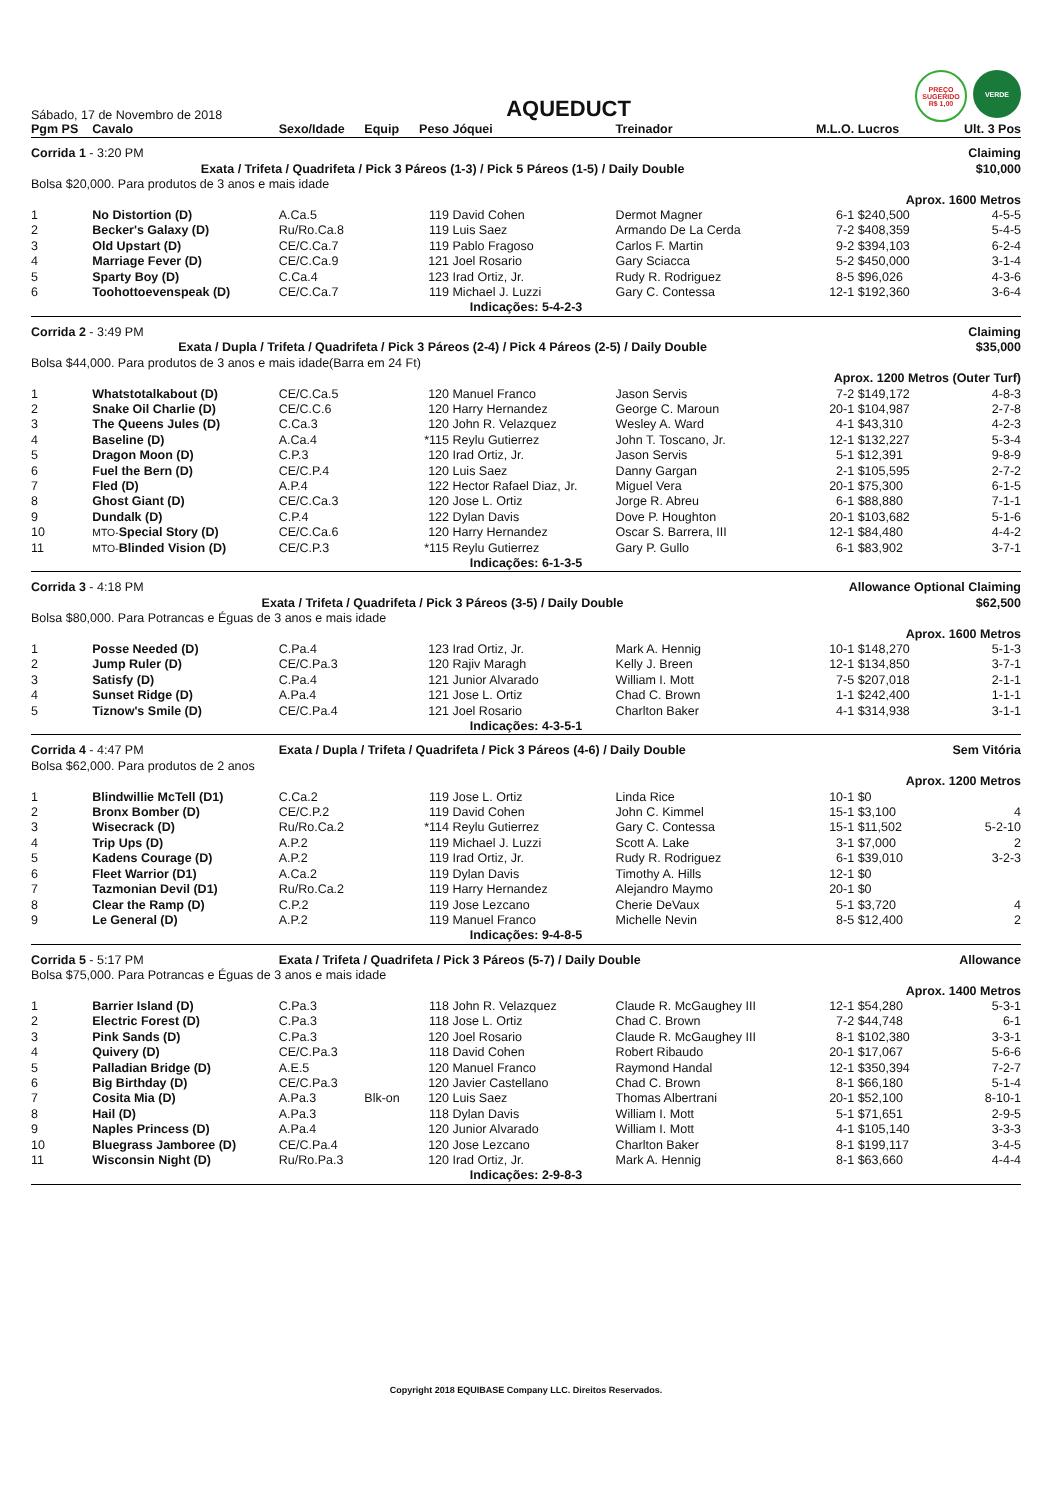Sábado, 17 de Novembro de 2018
AQUEDUCT
PREÇO SUGERIDO R$ 1,00
VERDE
| Pgm PS | Cavalo | Sexo/Idade | Equip | Peso | Jóquei | Treinador | M.L.O. | Lucros | Ult. 3 Pos |
| --- | --- | --- | --- | --- | --- | --- | --- | --- | --- |
| Corrida 1 - 3:20 PM | | | | | | | | Claiming | |
| Exata / Trifeta / Quadrifeta / Pick 3 Páreos (1-3) / Pick 5 Páreos (1-5) / Daily Double | | | | | | | | $10,000 | |
| Bolsa $20,000. Para produtos de 3 anos e mais idade | | | | | | | | | |
| Aprox. 1600 Metros | | | | | | | | | |
| 1 | No Distortion (D) | A.Ca.5 | | 119 | David Cohen | Dermot Magner | 6-1 | $240,500 | 4-5-5 |
| 2 | Becker's Galaxy (D) | Ru/Ro.Ca.8 | | 119 | Luis Saez | Armando De La Cerda | 7-2 | $408,359 | 5-4-5 |
| 3 | Old Upstart (D) | CE/C.Ca.7 | | 119 | Pablo Fragoso | Carlos F. Martin | 9-2 | $394,103 | 6-2-4 |
| 4 | Marriage Fever (D) | CE/C.Ca.9 | | 121 | Joel Rosario | Gary Sciacca | 5-2 | $450,000 | 3-1-4 |
| 5 | Sparty Boy (D) | C.Ca.4 | | 123 | Irad Ortiz, Jr. | Rudy R. Rodriguez | 8-5 | $96,026 | 4-3-6 |
| 6 | Toohottoevenspeak (D) | CE/C.Ca.7 | | 119 | Michael J. Luzzi | Gary C. Contessa | 12-1 | $192,360 | 3-6-4 |
| Indicações: 5-4-2-3 | | | | | | | | | |
| Corrida 2 - 3:49 PM | | | | | | | | Claiming | |
| Exata / Dupla / Trifeta / Quadrifeta / Pick 3 Páreos (2-4) / Pick 4 Páreos (2-5) / Daily Double | | | | | | | | $35,000 | |
| Bolsa $44,000. Para produtos de 3 anos e mais idade(Barra em 24 Ft) | | | | | | | | | |
| Aprox. 1200 Metros (Outer Turf) | | | | | | | | | |
| 1 | Whatstotalkabout (D) | CE/C.Ca.5 | | 120 | Manuel Franco | Jason Servis | 7-2 | $149,172 | 4-8-3 |
| 2 | Snake Oil Charlie (D) | CE/C.C.6 | | 120 | Harry Hernandez | George C. Maroun | 20-1 | $104,987 | 2-7-8 |
| 3 | The Queens Jules (D) | C.Ca.3 | | 120 | John R. Velazquez | Wesley A. Ward | 4-1 | $43,310 | 4-2-3 |
| 4 | Baseline (D) | A.Ca.4 | | *115 | Reylu Gutierrez | John T. Toscano, Jr. | 12-1 | $132,227 | 5-3-4 |
| 5 | Dragon Moon (D) | C.P.3 | | 120 | Irad Ortiz, Jr. | Jason Servis | 5-1 | $12,391 | 9-8-9 |
| 6 | Fuel the Bern (D) | CE/C.P.4 | | 120 | Luis Saez | Danny Gargan | 2-1 | $105,595 | 2-7-2 |
| 7 | Fled (D) | A.P.4 | | 122 | Hector Rafael Diaz, Jr. | Miguel Vera | 20-1 | $75,300 | 6-1-5 |
| 8 | Ghost Giant (D) | CE/C.Ca.3 | | 120 | Jose L. Ortiz | Jorge R. Abreu | 6-1 | $88,880 | 7-1-1 |
| 9 | Dundalk (D) | C.P.4 | | 122 | Dylan Davis | Dove P. Houghton | 20-1 | $103,682 | 5-1-6 |
| 10 | MTO- Special Story (D) | CE/C.Ca.6 | | 120 | Harry Hernandez | Oscar S. Barrera, III | 12-1 | $84,480 | 4-4-2 |
| 11 | MTO- Blinded Vision (D) | CE/C.P.3 | | *115 | Reylu Gutierrez | Gary P. Gullo | 6-1 | $83,902 | 3-7-1 |
| Indicações: 6-1-3-5 | | | | | | | | | |
| Corrida 3 - 4:18 PM | | | | | | | Allowance Optional Claiming | | |
| Exata / Trifeta / Quadrifeta / Pick 3 Páreos (3-5) / Daily Double | | | | | | | | $62,500 | |
| Bolsa $80,000. Para Potrancas e Éguas de 3 anos e mais idade | | | | | | | | | |
| Aprox. 1600 Metros | | | | | | | | | |
| 1 | Posse Needed (D) | C.Pa.4 | | 123 | Irad Ortiz, Jr. | Mark A. Hennig | 10-1 | $148,270 | 5-1-3 |
| 2 | Jump Ruler (D) | CE/C.Pa.3 | | 120 | Rajiv Maragh | Kelly J. Breen | 12-1 | $134,850 | 3-7-1 |
| 3 | Satisfy (D) | C.Pa.4 | | 121 | Junior Alvarado | William I. Mott | 7-5 | $207,018 | 2-1-1 |
| 4 | Sunset Ridge (D) | A.Pa.4 | | 121 | Jose L. Ortiz | Chad C. Brown | 1-1 | $242,400 | 1-1-1 |
| 5 | Tiznow's Smile (D) | CE/C.Pa.4 | | 121 | Joel Rosario | Charlton Baker | 4-1 | $314,938 | 3-1-1 |
| Indicações: 4-3-5-1 | | | | | | | | | |
| Corrida 4 - 4:47 PM | | Exata / Dupla / Trifeta / Quadrifeta / Pick 3 Páreos (4-6) / Daily Double | | | | | | Sem Vitória | |
| Bolsa $62,000. Para produtos de 2 anos | | | | | | | | | |
| Aprox. 1200 Metros | | | | | | | | | |
| 1 | Blindwillie McTell (D1) | C.Ca.2 | | 119 | Jose L. Ortiz | Linda Rice | 10-1 | $0 | |
| 2 | Bronx Bomber (D) | CE/C.P.2 | | 119 | David Cohen | John C. Kimmel | 15-1 | $3,100 | 4 |
| 3 | Wisecrack (D) | Ru/Ro.Ca.2 | | *114 | Reylu Gutierrez | Gary C. Contessa | 15-1 | $11,502 | 5-2-10 |
| 4 | Trip Ups (D) | A.P.2 | | 119 | Michael J. Luzzi | Scott A. Lake | 3-1 | $7,000 | 2 |
| 5 | Kadens Courage (D) | A.P.2 | | 119 | Irad Ortiz, Jr. | Rudy R. Rodriguez | 6-1 | $39,010 | 3-2-3 |
| 6 | Fleet Warrior (D1) | A.Ca.2 | | 119 | Dylan Davis | Timothy A. Hills | 12-1 | $0 | |
| 7 | Tazmonian Devil (D1) | Ru/Ro.Ca.2 | | 119 | Harry Hernandez | Alejandro Maymo | 20-1 | $0 | |
| 8 | Clear the Ramp (D) | C.P.2 | | 119 | Jose Lezcano | Cherie DeVaux | 5-1 | $3,720 | 4 |
| 9 | Le General (D) | A.P.2 | | 119 | Manuel Franco | Michelle Nevin | 8-5 | $12,400 | 2 |
| Indicações: 9-4-8-5 | | | | | | | | | |
| Corrida 5 - 5:17 PM | | Exata / Trifeta / Quadrifeta / Pick 3 Páreos (5-7) / Daily Double | | | | | | Allowance | |
| Bolsa $75,000. Para Potrancas e Éguas de 3 anos e mais idade | | | | | | | | | |
| Aprox. 1400 Metros | | | | | | | | | |
| 1 | Barrier Island (D) | C.Pa.3 | | 118 | John R. Velazquez | Claude R. McGaughey III | 12-1 | $54,280 | 5-3-1 |
| 2 | Electric Forest (D) | C.Pa.3 | | 118 | Jose L. Ortiz | Chad C. Brown | 7-2 | $44,748 | 6-1 |
| 3 | Pink Sands (D) | C.Pa.3 | | 120 | Joel Rosario | Claude R. McGaughey III | 8-1 | $102,380 | 3-3-1 |
| 4 | Quivery (D) | CE/C.Pa.3 | | 118 | David Cohen | Robert Ribaudo | 20-1 | $17,067 | 5-6-6 |
| 5 | Palladian Bridge (D) | A.E.5 | | 120 | Manuel Franco | Raymond Handal | 12-1 | $350,394 | 7-2-7 |
| 6 | Big Birthday (D) | CE/C.Pa.3 | | 120 | Javier Castellano | Chad C. Brown | 8-1 | $66,180 | 5-1-4 |
| 7 | Cosita Mia (D) | A.Pa.3 | Blk-on | 120 | Luis Saez | Thomas Albertrani | 20-1 | $52,100 | 8-10-1 |
| 8 | Hail (D) | A.Pa.3 | | 118 | Dylan Davis | William I. Mott | 5-1 | $71,651 | 2-9-5 |
| 9 | Naples Princess (D) | A.Pa.4 | | 120 | Junior Alvarado | William I. Mott | 4-1 | $105,140 | 3-3-3 |
| 10 | Bluegrass Jamboree (D) | CE/C.Pa.4 | | 120 | Jose Lezcano | Charlton Baker | 8-1 | $199,117 | 3-4-5 |
| 11 | Wisconsin Night (D) | Ru/Ro.Pa.3 | | 120 | Irad Ortiz, Jr. | Mark A. Hennig | 8-1 | $63,660 | 4-4-4 |
| Indicações: 2-9-8-3 | | | | | | | | | |
Copyright 2018 EQUIBASE Company LLC. Direitos Reservados.